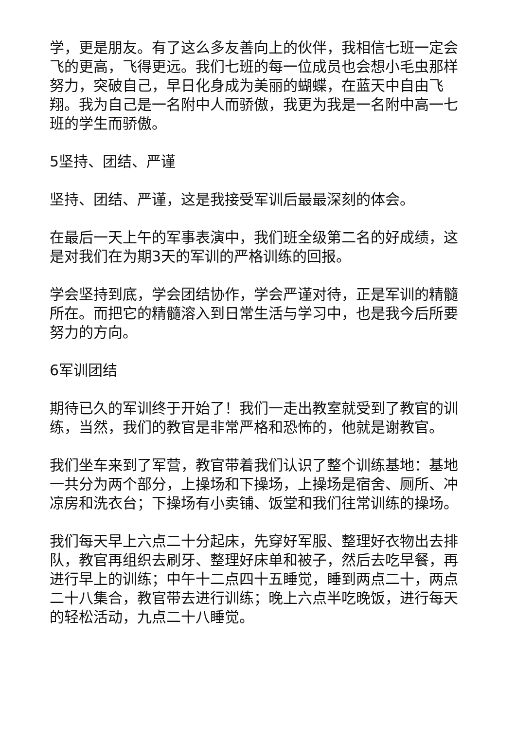学，更是朋友。有了这么多友善向上的伙伴，我相信七班一定会飞的更高，飞得更远。我们七班的每一位成员也会想小毛虫那样努力，突破自己，早日化身成为美丽的蝴蝶，在蓝天中自由飞翔。我为自己是一名附中人而骄傲，我更为我是一名附中高一七班的学生而骄傲。
5坚持、团结、严谨
坚持、团结、严谨，这是我接受军训后最最深刻的体会。
在最后一天上午的军事表演中，我们班全级第二名的好成绩，这是对我们在为期3天的军训的严格训练的回报。
学会坚持到底，学会团结协作，学会严谨对待，正是军训的精髓所在。而把它的精髓溶入到日常生活与学习中，也是我今后所要努力的方向。
6军训团结
期待已久的军训终于开始了！我们一走出教室就受到了教官的训练，当然，我们的教官是非常严格和恐怖的，他就是谢教官。
我们坐车来到了军营，教官带着我们认识了整个训练基地：基地一共分为两个部分，上操场和下操场，上操场是宿舍、厕所、冲凉房和洗衣台；下操场有小卖铺、饭堂和我们往常训练的操场。
我们每天早上六点二十分起床，先穿好军服、整理好衣物出去排队，教官再组织去刷牙、整理好床单和被子，然后去吃早餐，再进行早上的训练；中午十二点四十五睡觉，睡到两点二十，两点二十八集合，教官带去进行训练；晚上六点半吃晚饭，进行每天的轻松活动，九点二十八睡觉。